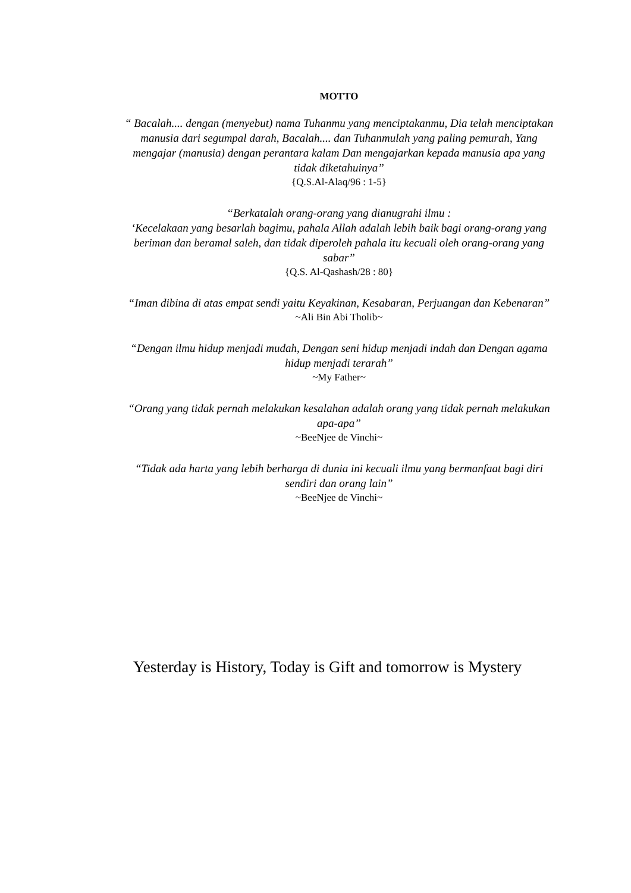MOTTO
“ Bacalah.... dengan (menyebut) nama Tuhanmu yang menciptakanmu, Dia telah menciptakan manusia dari segumpal darah, Bacalah.... dan Tuhanmulah yang paling pemurah, Yang mengajar (manusia) dengan perantara kalam Dan mengajarkan kepada manusia apa yang tidak diketahuinya”
{Q.S.Al-Alaq/96 : 1-5}
“Berkatalah orang-orang yang dianugrahi ilmu :
‘Kecelakaan yang besarlah bagimu, pahala Allah adalah lebih baik bagi orang-orang yang beriman dan beramal saleh, dan tidak diperoleh pahala itu kecuali oleh orang-orang yang sabar”
{Q.S. Al-Qashash/28 : 80}
“Iman dibina di atas empat sendi yaitu Keyakinan, Kesabaran, Perjuangan dan Kebenaran”
~Ali Bin Abi Tholib~
“Dengan ilmu hidup menjadi mudah, Dengan seni hidup menjadi indah dan Dengan agama hidup menjadi terarah”
~My Father~
“Orang yang tidak pernah melakukan kesalahan adalah orang yang tidak pernah melakukan apa-apa”
~BeeNjee de Vinchi~
“Tidak ada harta yang lebih berharga di dunia ini kecuali ilmu yang bermanfaat bagi diri sendiri dan orang lain”
~BeeNjee de Vinchi~
Yesterday is History, Today is Gift and tomorrow is Mystery